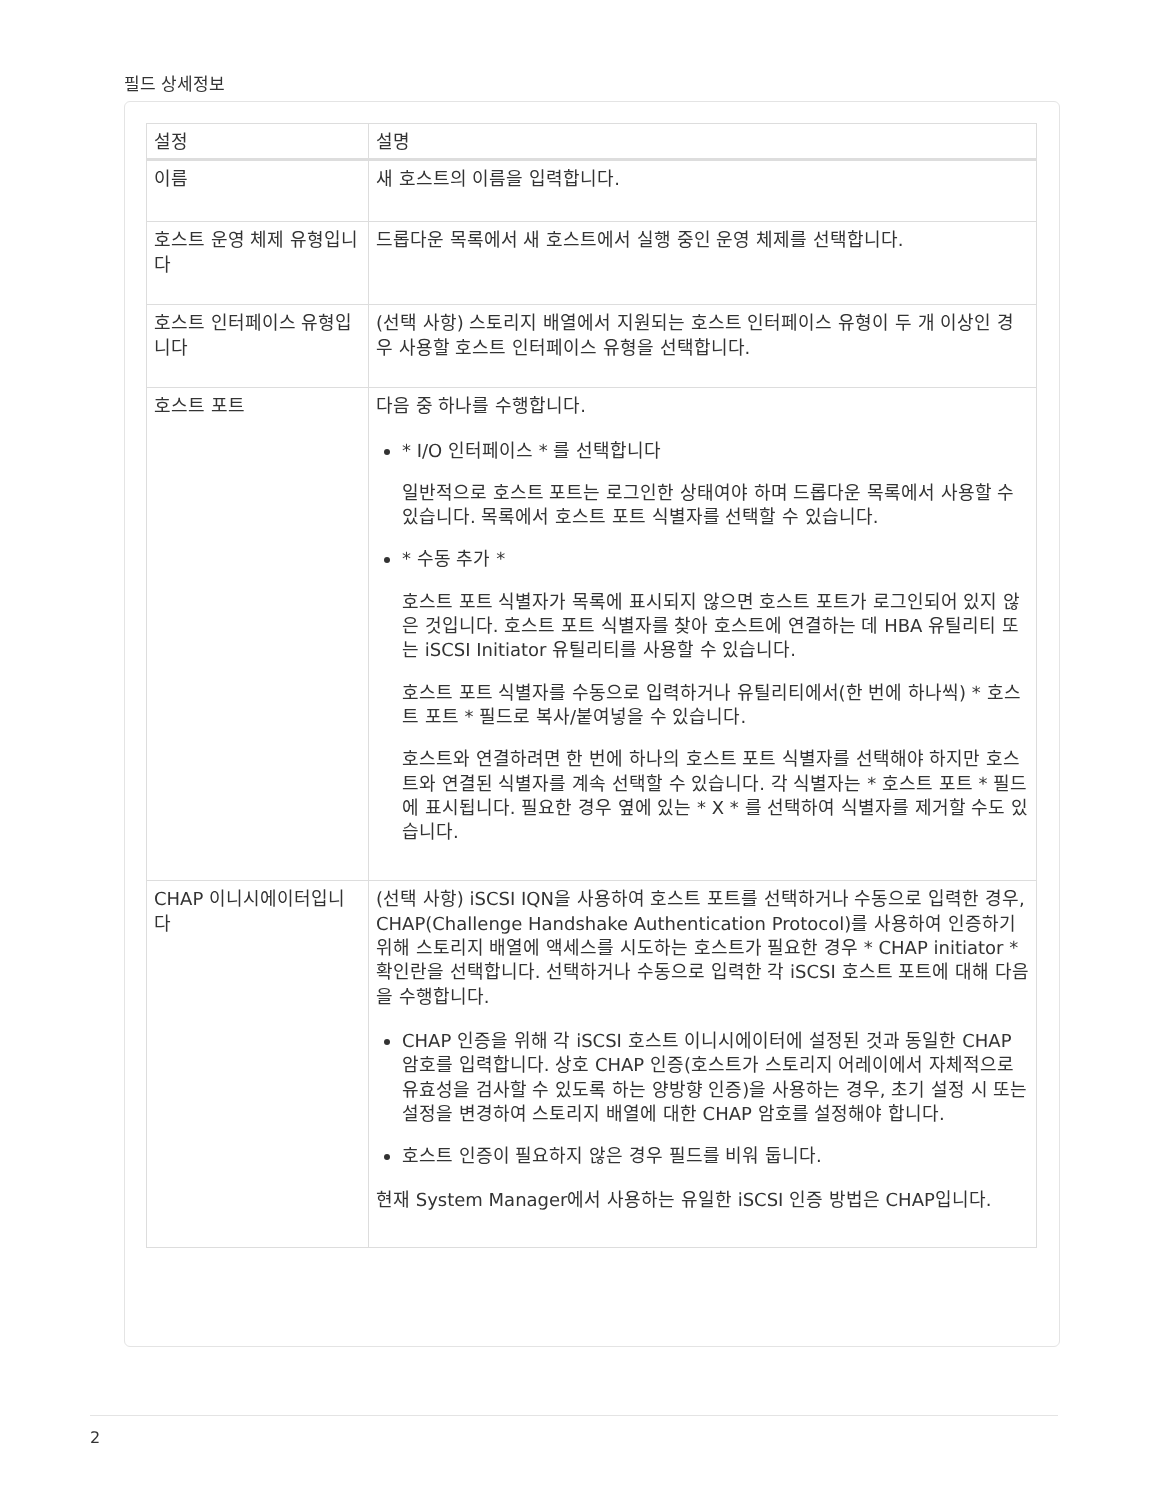필드 상세정보
| 설정 | 설명 |
| --- | --- |
| 이름 | 새 호스트의 이름을 입력합니다. |
| 호스트 운영 체제 유형입니다 | 드롭다운 목록에서 새 호스트에서 실행 중인 운영 체제를 선택합니다. |
| 호스트 인터페이스 유형입니다 | (선택 사항) 스토리지 배열에서 지원되는 호스트 인터페이스 유형이 두 개 이상인 경우 사용할 호스트 인터페이스 유형을 선택합니다. |
| 호스트 포트 | 다음 중 하나를 수행합니다. * I/O 인터페이스 * 를 선택합니다 일반적으로 호스트 포트는 로그인한 상태여야 하며 드롭다운 목록에서 사용할 수 있습니다. 목록에서 호스트 포트 식별자를 선택할 수 있습니다. * 수동 추가 * 호스트 포트 식별자가 목록에 표시되지 않으면 호스트 포트가 로그인되어 있지 않은 것입니다. 호스트 포트 식별자를 찾아 호스트에 연결하는 데 HBA 유틸리티 또는 iSCSI Initiator 유틸리티를 사용할 수 있습니다. 호스트 포트 식별자를 수동으로 입력하거나 유틸리티에서(한 번에 하나씩) * 호스트 포트 * 필드로 복사/붙여넣을 수 있습니다. 호스트와 연결하려면 한 번에 하나의 호스트 포트 식별자를 선택해야 하지만 호스트와 연결된 식별자를 계속 선택할 수 있습니다. 각 식별자는 * 호스트 포트 * 필드에 표시됩니다. 필요한 경우 옆에 있는 * X * 를 선택하여 식별자를 제거할 수도 있습니다. |
| CHAP 이니시에이터입니다 | (선택 사항) iSCSI IQN을 사용하여 호스트 포트를 선택하거나 수동으로 입력한 경우, CHAP(Challenge Handshake Authentication Protocol)를 사용하여 인증하기 위해 스토리지 배열에 액세스를 시도하는 호스트가 필요한 경우 * CHAP initiator * 확인란을 선택합니다. 선택하거나 수동으로 입력한 각 iSCSI 호스트 포트에 대해 다음을 수행합니다. CHAP 인증을 위해 각 iSCSI 호스트 이니시에이터에 설정된 것과 동일한 CHAP 암호를 입력합니다. 상호 CHAP 인증(호스트가 스토리지 어레이에서 자체적으로 유효성을 검사할 수 있도록 하는 양방향 인증)을 사용하는 경우, 초기 설정 시 또는 설정을 변경하여 스토리지 배열에 대한 CHAP 암호를 설정해야 합니다. 호스트 인증이 필요하지 않은 경우 필드를 비워 둡니다. 현재 System Manager에서 사용하는 유일한 iSCSI 인증 방법은 CHAP입니다. |
2